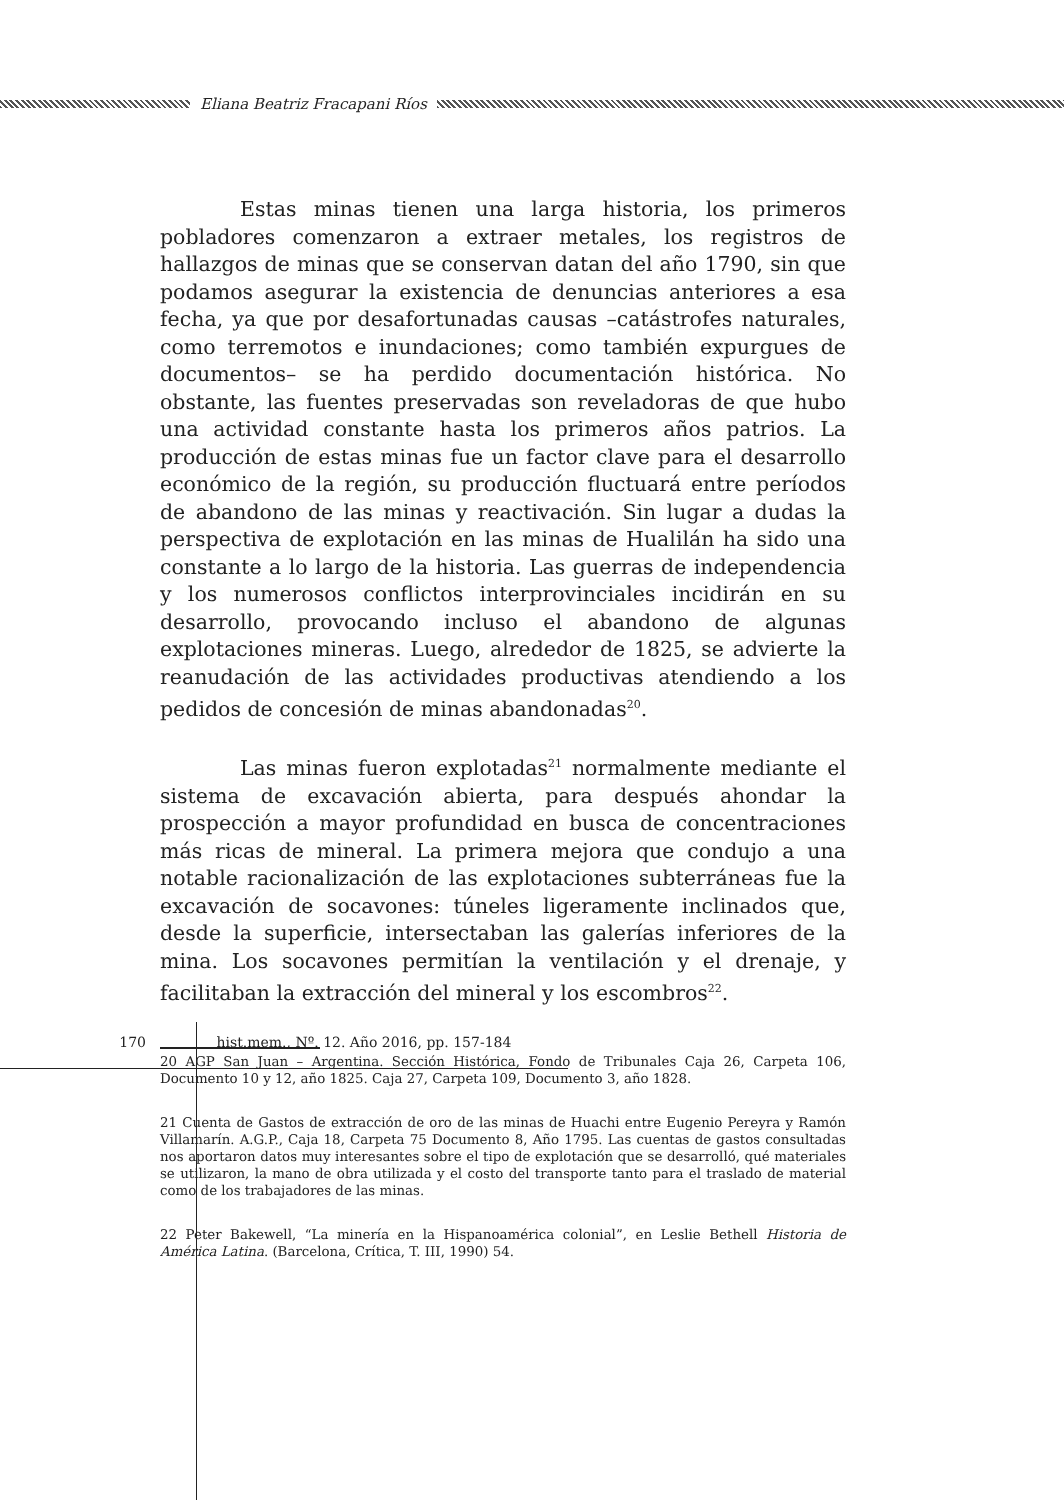Eliana Beatriz Fracapani Ríos
Estas minas tienen una larga historia, los primeros pobladores comenzaron a extraer metales, los registros de hallazgos de minas que se conservan datan del año 1790, sin que podamos asegurar la existencia de denuncias anteriores a esa fecha, ya que por desafortunadas causas –catástrofes naturales, como terremotos e inundaciones; como también expurgues de documentos– se ha perdido documentación histórica. No obstante, las fuentes preservadas son reveladoras de que hubo una actividad constante hasta los primeros años patrios. La producción de estas minas fue un factor clave para el desarrollo económico de la región, su producción fluctuará entre períodos de abandono de las minas y reactivación. Sin lugar a dudas la perspectiva de explotación en las minas de Hualilán ha sido una constante a lo largo de la historia. Las guerras de independencia y los numerosos conflictos interprovinciales incidirán en su desarrollo, provocando incluso el abandono de algunas explotaciones mineras. Luego, alrededor de 1825, se advierte la reanudación de las actividades productivas atendiendo a los pedidos de concesión de minas abandonadas<sup>20</sup>.
Las minas fueron explotadas<sup>21</sup> normalmente mediante el sistema de excavación abierta, para después ahondar la prospección a mayor profundidad en busca de concentraciones más ricas de mineral. La primera mejora que condujo a una notable racionalización de las explotaciones subterráneas fue la excavación de socavones: túneles ligeramente inclinados que, desde la superficie, intersectaban las galerías inferiores de la mina. Los socavones permitían la ventilación y el drenaje, y facilitaban la extracción del mineral y los escombros<sup>22</sup>.
20 AGP San Juan – Argentina. Sección Histórica, Fondo de Tribunales Caja 26, Carpeta 106, Documento 10 y 12, año 1825. Caja 27, Carpeta 109, Documento 3, año 1828.
21 Cuenta de Gastos de extracción de oro de las minas de Huachi entre Eugenio Pereyra y Ramón Villamarín. A.G.P., Caja 18, Carpeta 75 Documento 8, Año 1795. Las cuentas de gastos consultadas nos aportaron datos muy interesantes sobre el tipo de explotación que se desarrolló, qué materiales se utilizaron, la mano de obra utilizada y el costo del transporte tanto para el traslado de material como de los trabajadores de las minas.
22 Peter Bakewell, “La minería en la Hispanoamérica colonial”, en Leslie Bethell Historia de América Latina. (Barcelona, Crítica, T. III, 1990) 54.
170 hist.mem., Nº. 12. Año 2016, pp. 157-184